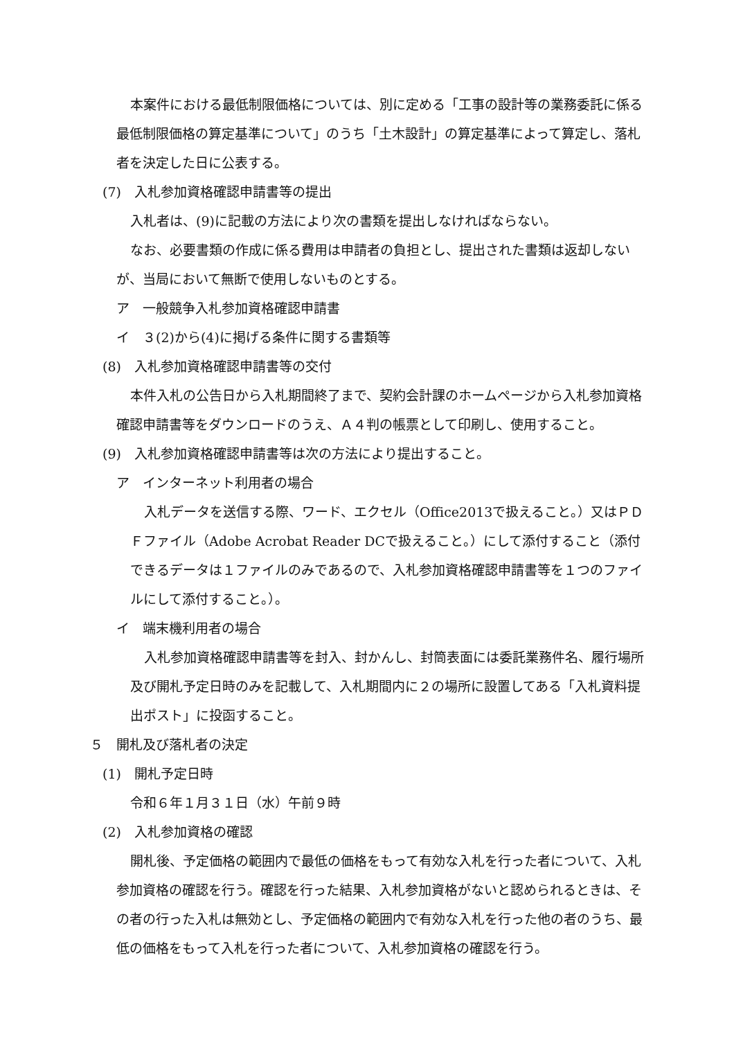本案件における最低制限価格については、別に定める「工事の設計等の業務委託に係る最低制限価格の算定基準について」のうち「土木設計」の算定基準によって算定し、落札者を決定した日に公表する。
(7)　入札参加資格確認申請書等の提出
入札者は、(9)に記載の方法により次の書類を提出しなければならない。
なお、必要書類の作成に係る費用は申請者の負担とし、提出された書類は返却しないが、当局において無断で使用しないものとする。
ア　一般競争入札参加資格確認申請書
イ　３(2)から(4)に掲げる条件に関する書類等
(8)　入札参加資格確認申請書等の交付
本件入札の公告日から入札期間終了まで、契約会計課のホームページから入札参加資格確認申請書等をダウンロードのうえ、Ａ４判の帳票として印刷し、使用すること。
(9)　入札参加資格確認申請書等は次の方法により提出すること。
ア　インターネット利用者の場合
入札データを送信する際、ワード、エクセル（Office2013で扱えること。）又はＰＤＦファイル（Adobe Acrobat Reader DCで扱えること。）にして添付すること（添付できるデータは１ファイルのみであるので、入札参加資格確認申請書等を１つのファイルにして添付すること。）。
イ　端末機利用者の場合
入札参加資格確認申請書等を封入、封かんし、封筒表面には委託業務件名、履行場所及び開札予定日時のみを記載して、入札期間内に２の場所に設置してある「入札資料提出ポスト」に投函すること。
５　開札及び落札者の決定
(1)　開札予定日時
令和６年１月３１日（水）午前９時
(2)　入札参加資格の確認
開札後、予定価格の範囲内で最低の価格をもって有効な入札を行った者について、入札参加資格の確認を行う。確認を行った結果、入札参加資格がないと認められるときは、その者の行った入札は無効とし、予定価格の範囲内で有効な入札を行った他の者のうち、最低の価格をもって入札を行った者について、入札参加資格の確認を行う。